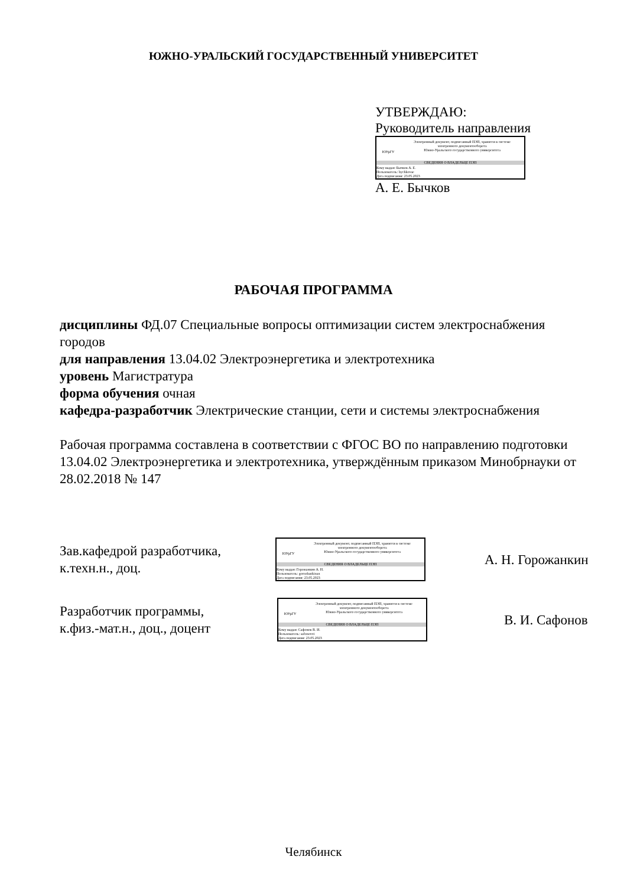ЮЖНО-УРАЛЬСКИЙ ГОСУДАРСТВЕННЫЙ УНИВЕРСИТЕТ
УТВЕРЖДАЮ:
Руководитель направления
ЮУрГУ
Электронный документ, подписанный ПЭП, хранится в системе
электронного документооборота
Южно-Уральского государственного университета
СВЕДЕНИЯ О ВЛАДЕЛЬЦЕ ПЭП
Кому выдан: Бычков А. Е.
Пользователь: bychkovae
Дата подписания: 23.05.2023
А. Е. Бычков
РАБОЧАЯ ПРОГРАММА
дисциплины ФД.07 Специальные вопросы оптимизации систем электроснабжения городов
для направления 13.04.02 Электроэнергетика и электротехника
уровень Магистратура
форма обучения очная
кафедра-разработчик Электрические станции, сети и системы электроснабжения
Рабочая программа составлена в соответствии с ФГОС ВО по направлению подготовки 13.04.02 Электроэнергетика и электротехника, утверждённым приказом Минобрнауки от 28.02.2018 № 147
Зав.кафедрой разработчика,
к.техн.н., доц.
ЮУрГУ
Электронный документ, подписанный ПЭП, хранится в системе
электронного документооборота
Южно-Уральского государственного университета
СВЕДЕНИЯ О ВЛАДЕЛЬЦЕ ПЭП
Кому выдан: Горожанкин А. Н.
Пользователь: gorozhankinan
Дата подписания: 23.05.2023
А. Н. Горожанкин
Разработчик программы,
к.физ.-мат.н., доц., доцент
ЮУрГУ
Электронный документ, подписанный ПЭП, хранится в системе
электронного документооборота
Южно-Уральского государственного университета
СВЕДЕНИЯ О ВЛАДЕЛЬЦЕ ПЭП
Кому выдан: Сафонов В. И.
Пользователь: safonovvi
Дата подписания: 23.05.2023
В. И. Сафонов
Челябинск